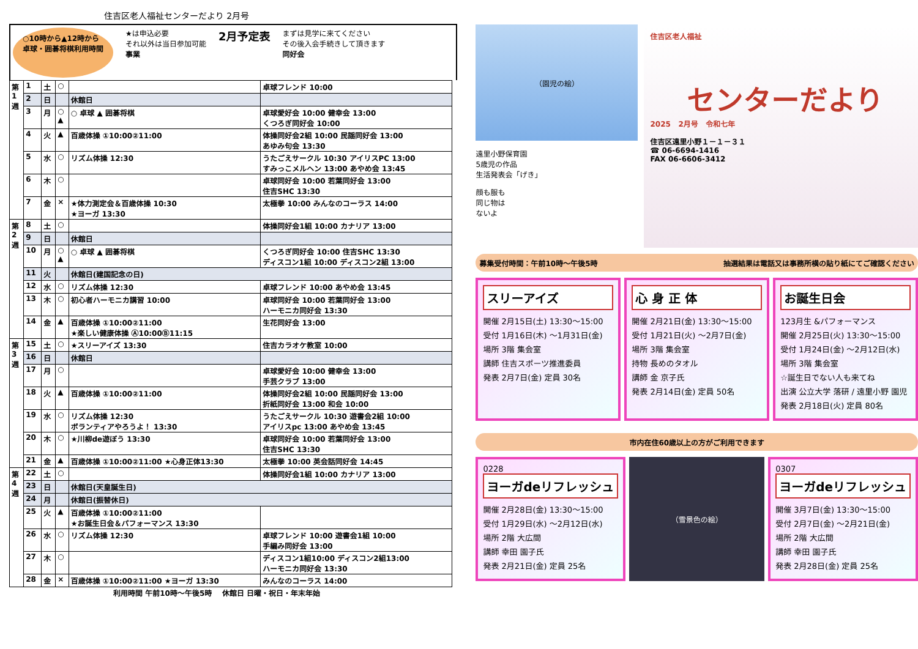住吉区老人福祉センターだより 2月号
○10時から▲12時から
卓球・囲碁将棋利用時間
★は申込必要
それ以外は当日参加可能
事業
2月予定表
まずは見学に来てください
その後入会手続きして頂きます
同好会
| 第 1 週 | 1 | 土 | ○ | | 卓球フレンド 10:00 |
| | 2 | 日 | | 休館日 | |
| | 3 | 月 | ○ ▲ | ○ 卓球 ▲ 囲碁将棋 | 卓球愛好会 10:00 健幸会 13:00 くつろぎ同好会 10:00 |
| | 4 | 火 | ▲ | 百歳体操 ①10:00②11:00 | 体操同好会2組 10:00 民謡同好会 13:00 あゆみ句会 13:30 |
| | 5 | 水 | ○ | リズム体操 12:30 | うたごえサークル 10:30 アイリスPC 13:00 すみっこメルヘン 13:00 あやめ会 13:45 |
| | 6 | 木 | ○ | | 卓球同好会 10:00 若葉同好会 13:00 住吉SHC 13:30 |
| | 7 | 金 | × | ★体力測定会＆百歳体操 10:30 ★ヨーガ 13:30 | 太極拳 10:00 みんなのコーラス 14:00 |
| 第 2 週 | 8 | 土 | ○ | | 体操同好会1組 10:00 カナリア 13:00 |
| | 9 | 日 | | 休館日 | |
| | 10 | 月 | ○ ▲ | ○ 卓球 ▲ 囲碁将棋 | くつろぎ同好会 10:00 住吉SHC 13:30 ディスコン1組 10:00 ディスコン2組 13:00 |
| | 11 | 火 | | 休館日(建国記念の日) | |
| | 12 | 水 | ○ | リズム体操 12:30 | 卓球フレンド 10:00 あやめ会 13:45 |
| | 13 | 木 | ○ | 初心者ハーモニカ講習 10:00 | 卓球同好会 10:00 若葉同好会 13:00 ハーモニカ同好会 13:30 |
| | 14 | 金 | ▲ | 百歳体操 ①10:00②11:00 ★楽しい健康体操 Ⓐ10:00Ⓑ11:15 | 生花同好会 13:00 |
| 第 3 週 | 15 | 土 | ○ | ★スリーアイズ 13:30 | 住吉カラオケ教室 10:00 |
| | 16 | 日 | | 休館日 | |
| | 17 | 月 | ○ | | 卓球愛好会 10:00 健幸会 13:00 手芸クラブ 13:00 |
| | 18 | 火 | ▲ | 百歳体操 ①10:00②11:00 | 体操同好会2組 10:00 民謡同好会 13:00 折紙同好会 13:00 和会 10:00 |
| | 19 | 水 | ○ | リズム体操 12:30 ボランティアやろうよ！ 13:30 | うたごえサークル 10:30 遊書会2組 10:00 アイリスpc 13:00 あやめ会 13:45 |
| | 20 | 木 | ○ | ★川柳de遊ぼう 13:30 | 卓球同好会 10:00 若葉同好会 13:00 住吉SHC 13:30 |
| | 21 | 金 | ▲ | 百歳体操 ①10:00②11:00 ★心身正体13:30 | 太極拳 10:00 英会話同好会 14:45 |
| 第 4 週 | 22 | 土 | ○ | | 体操同好会1組 10:00 カナリア 13:00 |
| | 23 | 日 | | 休館日(天皇誕生日) | |
| | 24 | 月 | | 休館日(振替休日) | |
| | 25 | 火 | ▲ | 百歳体操 ①10:00②11:00 ★お誕生日会＆パフォーマンス 13:30 | |
| | 26 | 水 | ○ | リズム体操 12:30 | 卓球フレンド 10:00 遊書会1組 10:00 手編み同好会 13:00 |
| | 27 | 木 | ○ | | ディスコン1組10:00 ディスコン2組13:00 ハーモニカ同好会 13:30 |
| | 28 | 金 | × | 百歳体操 ①10:00②11:00 ★ヨーガ 13:30 | みんなのコーラス 14:00 |
利用時間 午前10時～午後5時 休館日 日曜・祝日・年末年始
（園児の絵）
遠里小野保育園
5歳児の作品
生活発表会「げき」
顔も服も
同じ物は
ないよ
住吉区老人福祉
センターだより
2025 2月号 令和七年
住吉区遠里小野１－１－３１
☎ 06-6694-1416
FAX 06-6606-3412
募集受付時間：午前10時～午後5時 抽選結果は電話又は事務所横の貼り紙にてご確認ください
スリーアイズ
開催 2月15日(土) 13:30～15:00
受付 1月16日(木) ～1月31日(金)
場所 3階 集会室
講師 住吉スポーツ推進委員
発表 2月7日(金) 定員 30名
心 身 正 体
開催 2月21日(金) 13:30～15:00
受付 1月21日(火) ～2月7日(金)
場所 3階 集会室
持物 長めのタオル
講師 金 京子氏
発表 2月14日(金) 定員 50名
お誕生日会
123月生 &パフォーマンス
開催 2月25日(火) 13:30～15:00
受付 1月24日(金) ～2月12日(水)
場所 3階 集会室
☆誕生日でない人も来てね
出演 公立大学 落研 / 遠里小野 園児
発表 2月18日(火) 定員 80名
市内在住60歳以上の方がご利用できます
0228
ヨーガdeリフレッシュ
開催 2月28日(金) 13:30～15:00
受付 1月29日(水) ～2月12日(水)
場所 2階 大広間
講師 幸田 園子氏
発表 2月21日(金) 定員 25名
（雪景色の絵）
0307
ヨーガdeリフレッシュ
開催 3月7日(金) 13:30～15:00
受付 2月7日(金) ～2月21日(金)
場所 2階 大広間
講師 幸田 園子氏
発表 2月28日(金) 定員 25名